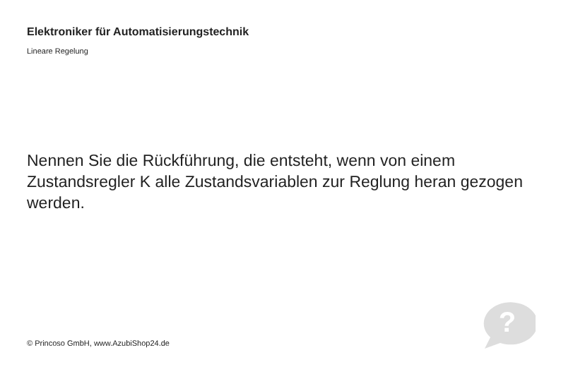Elektroniker für Automatisierungstechnik
Lineare Regelung
Nennen Sie die Rückführung, die entsteht, wenn von einem Zustandsregler K alle Zustandsvariablen zur Reglung heran gezogen werden.
© Princoso GmbH, www.AzubiShop24.de
?